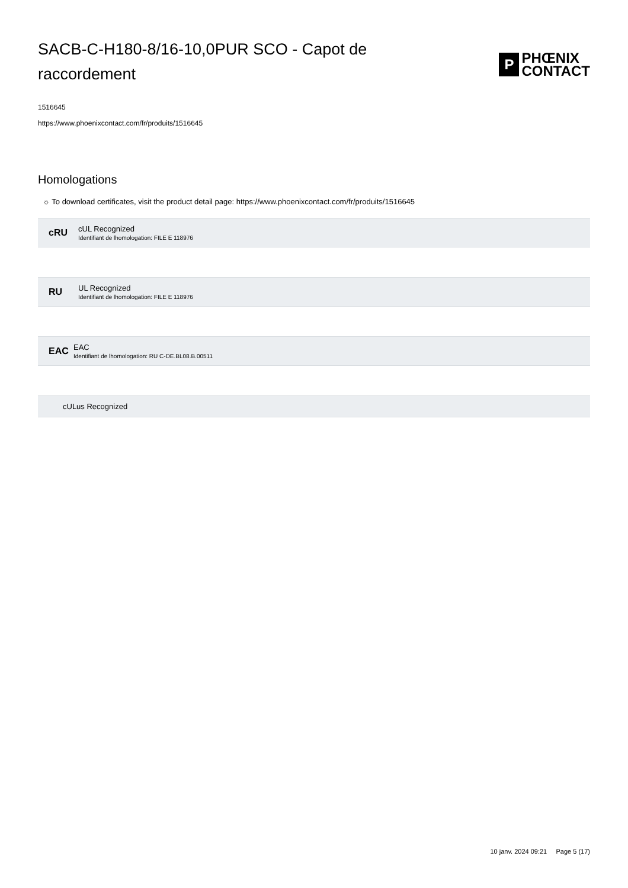SACB-C-H180-8/16-10,0PUR SCO - Capot de raccordement
P
PHŒNIX
CONTACT
1516645
https://www.phoenixcontact.com/fr/produits/1516645
Homologations
☼ To download certificates, visit the product detail page: https://www.phoenixcontact.com/fr/produits/1516645
cRU
cUL Recognized
Identifiant de lhomologation: FILE E 118976
RU
UL Recognized
Identifiant de lhomologation: FILE E 118976
EAC
EAC
Identifiant de lhomologation: RU C-DE.BL08.B.00511
cULus Recognized
10 janv. 2024 09:21 Page 5 (17)